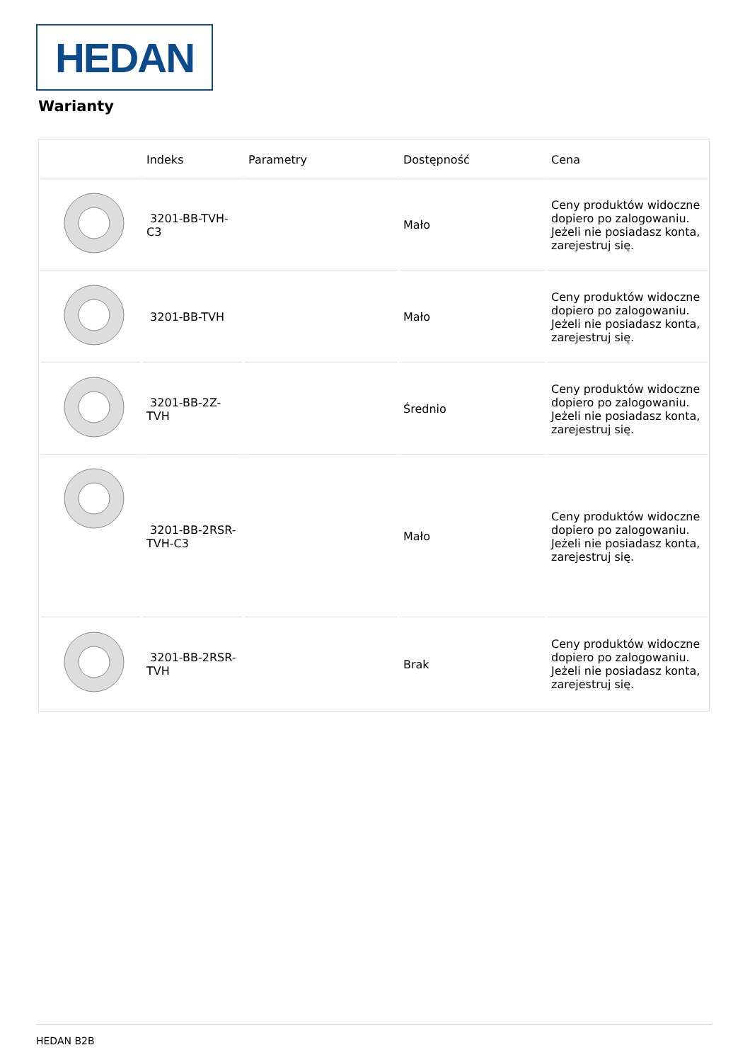HEDAN
Warianty
| | Indeks | Parametry | Dostępność | Cena |
| --- | --- | --- | --- | --- |
| | 3201-BB-TVH-C3 | | Mało | Ceny produktów widoczne dopiero po zalogowaniu. Jeżeli nie posiadasz konta, zarejestruj się. |
| | 3201-BB-TVH | | Mało | Ceny produktów widoczne dopiero po zalogowaniu. Jeżeli nie posiadasz konta, zarejestruj się. |
| | 3201-BB-2Z-TVH | | Średnio | Ceny produktów widoczne dopiero po zalogowaniu. Jeżeli nie posiadasz konta, zarejestruj się. |
| | 3201-BB-2RSR-TVH-C3 | | Mało | Ceny produktów widoczne dopiero po zalogowaniu. Jeżeli nie posiadasz konta, zarejestruj się. |
| | 3201-BB-2RSR-TVH | | Brak | Ceny produktów widoczne dopiero po zalogowaniu. Jeżeli nie posiadasz konta, zarejestruj się. |
HEDAN B2B